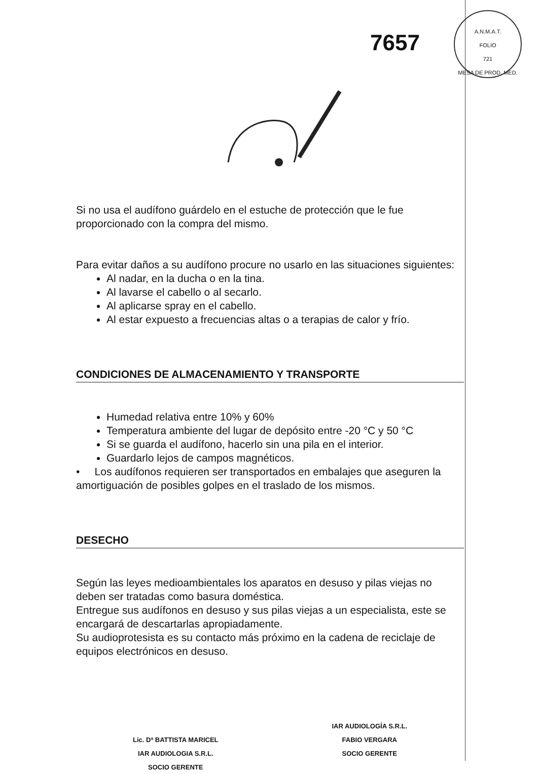7657
A.N.M.A.T.
FOLIO
721
MESA DE PROD. MED.
Si no usa el audífono guárdelo en el estuche de protección que le fue proporcionado con la compra del mismo.
Para evitar daños a su audífono procure no usarlo en las situaciones siguientes:
Al nadar, en la ducha o en la tina.
Al lavarse el cabello o al secarlo.
Al aplicarse spray en el cabello.
Al estar expuesto a frecuencias altas o a terapias de calor y frío.
CONDICIONES DE ALMACENAMIENTO Y TRANSPORTE
Humedad relativa entre 10% y 60%
Temperatura ambiente del lugar de depósito entre -20 °C y 50 °C
Si se guarda el audífono, hacerlo sin una pila en el interior.
Guardarlo lejos de campos magnéticos.
• Los audífonos requieren ser transportados en embalajes que aseguren la amortiguación de posibles golpes en el traslado de los mismos.
DESECHO
Según las leyes medioambientales los aparatos en desuso y pilas viejas no deben ser tratadas como basura doméstica.
Entregue sus audífonos en desuso y sus pilas viejas a un especialista, este se encargará de descartarlas apropiadamente.
Su audioprotesista es su contacto más próximo en la cadena de reciclaje de equipos electrónicos en desuso.
Lic. Dª BATTISTA MARICEL
IAR AUDIOLOGIA S.R.L.
SOCIO GERENTE
IAR AUDIOLOGÍA S.R.L.
FABIO VERGARA
SOCIO GERENTE